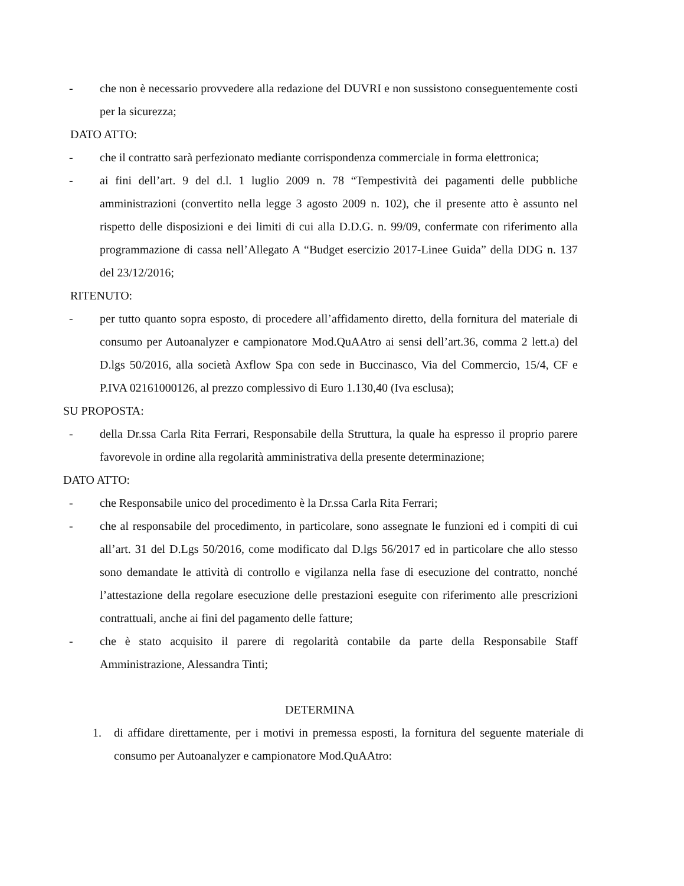- che non è necessario provvedere alla redazione del DUVRI e non sussistono conseguentemente costi per la sicurezza;
DATO ATTO:
- che il contratto sarà perfezionato mediante corrispondenza commerciale in forma elettronica;
- ai fini dell’art. 9 del d.l. 1 luglio 2009 n. 78 “Tempestività dei pagamenti delle pubbliche amministrazioni (convertito nella legge 3 agosto 2009 n. 102), che il presente atto è assunto nel rispetto delle disposizioni e dei limiti di cui alla D.D.G. n. 99/09, confermate con riferimento alla programmazione di cassa nell’Allegato A “Budget esercizio 2017-Linee Guida” della DDG n. 137 del 23/12/2016;
RITENUTO:
- per tutto quanto sopra esposto, di procedere all’affidamento diretto, della fornitura del materiale di consumo per Autoanalyzer e campionatore Mod.QuAAtro ai sensi dell’art.36, comma 2 lett.a) del D.lgs 50/2016, alla società Axflow Spa con sede in Buccinasco, Via del Commercio, 15/4, CF e P.IVA 02161000126, al prezzo complessivo di Euro 1.130,40 (Iva esclusa);
SU PROPOSTA:
- della Dr.ssa Carla Rita Ferrari, Responsabile della Struttura, la quale ha espresso il proprio parere favorevole in ordine alla regolarità amministrativa della presente determinazione;
DATO ATTO:
- che Responsabile unico del procedimento è la Dr.ssa Carla Rita Ferrari;
- che al responsabile del procedimento, in particolare, sono assegnate le funzioni ed i compiti di cui all’art. 31 del D.Lgs 50/2016, come modificato dal D.lgs 56/2017 ed in particolare che allo stesso sono demandate le attività di controllo e vigilanza nella fase di esecuzione del contratto, nonché l’attestazione della regolare esecuzione delle prestazioni eseguite con riferimento alle prescrizioni contrattuali, anche ai fini del pagamento delle fatture;
- che è stato acquisito il parere di regolarità contabile da parte della Responsabile Staff Amministrazione, Alessandra Tinti;
DETERMINA
1. di affidare direttamente, per i motivi in premessa esposti, la fornitura del seguente materiale di consumo per Autoanalyzer e campionatore Mod.QuAAtro: